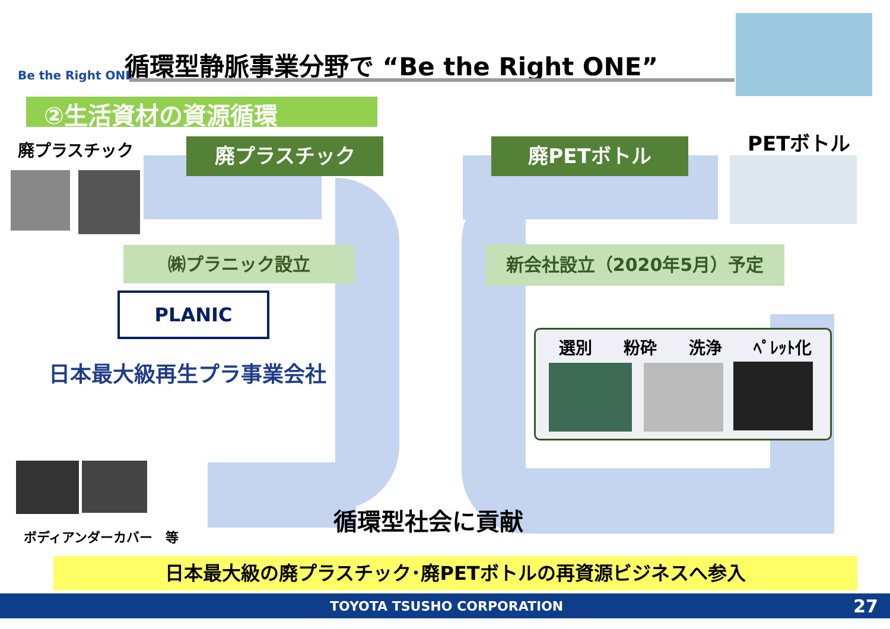Be the Right ONE
循環型静脈事業分野で “Be the Right ONE”
②生活資材の資源循環
廃プラスチック 廃プラスチック 廃PETボトル PETボトル
㈱プラニック設立 新会社設立（2020年5月）予定
PLANIC
日本最大級再生プラ事業会社
選別 粉砕 洗浄 ﾍﾟﾚｯﾄ化
ボディアンダーカバー　等
循環型社会に貢献
日本最大級の廃プラスチック･廃PETボトルの再資源ビジネスへ参入
TOYOTA TSUSHO CORPORATION 27